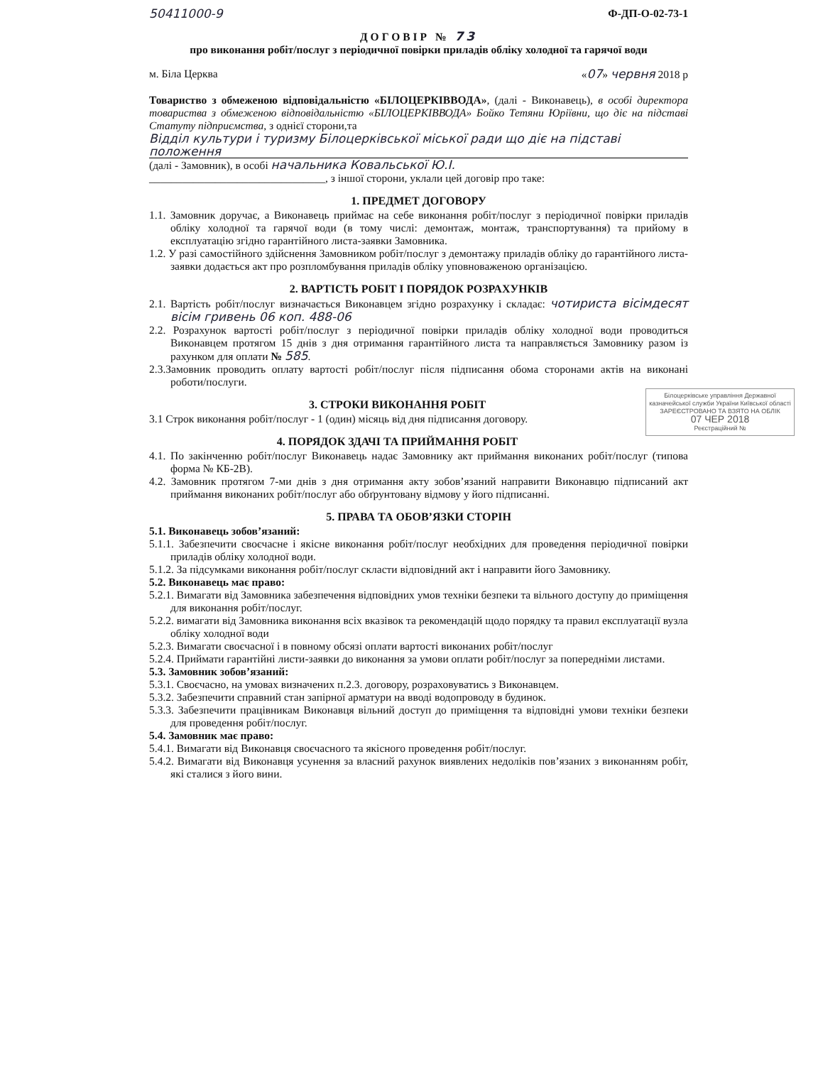50411000-9 Ф-ДП-О-02-73-1
ДОГОВІР № 73
про виконання робіт/послуг з періодичної повірки приладів обліку холодної та гарячої води
м. Біла Церква «07» червня 2018 р
Товариство з обмеженою відповідальністю «БІЛОЦЕРКІВВОДА», (далі - Виконавець), в особі директора товариства з обмеженою відповідальністю «БІЛОЦЕРКІВВОДА» Бойко Тетяни Юріївни, що діє на підставі Статуту підприємства, з однієї сторони,та
Відділ культури і туризму Білоцерківської міської ради що діє на підставі положення
(далі - Замовник), в особі начальника Ковальської Ю.І.
________________________________, з іншої сторони, уклали цей договір про таке:
1. ПРЕДМЕТ ДОГОВОРУ
1.1. Замовник доручає, а Виконавець приймає на себе виконання робіт/послуг з періодичної повірки приладів обліку холодної та гарячої води (в тому числі: демонтаж, монтаж, транспортування) та прийому в експлуатацію згідно гарантійного листа-заявки Замовника.
1.2. У разі самостійного здійснення Замовником робіт/послуг з демонтажу приладів обліку до гарантійного листа-заявки додається акт про розпломбування приладів обліку уповноваженою організацією.
2. ВАРТІСТЬ РОБІТ І ПОРЯДОК РОЗРАХУНКІВ
2.1. Вартість робіт/послуг визначається Виконавцем згідно розрахунку і складає: чотириста вісімдесят вісім гривень 06 коп. 488-06
2.2. Розрахунок вартості робіт/послуг з періодичної повірки приладів обліку холодної води проводиться Виконавцем протягом 15 днів з дня отримання гарантійного листа та направляється Замовнику разом із рахунком для оплати № 585.
2.3.Замовник проводить оплату вартості робіт/послуг після підписання обома сторонами актів на виконані роботи/послуги.
Білоцерківське управління Державної казначейської служби України Київської області
ЗАРЕЄСТРОВАНО ТА ВЗЯТО НА ОБЛІК
07 ЧЕР 2018
Реєстраційний №
3. СТРОКИ ВИКОНАННЯ РОБІТ
3.1 Строк виконання робіт/послуг - 1 (один) місяць від дня підписання договору.
4. ПОРЯДОК ЗДАЧІ ТА ПРИЙМАННЯ РОБІТ
4.1. По закінченню робіт/послуг Виконавець надає Замовнику акт приймання виконаних робіт/послуг (типова форма № КБ-2В).
4.2. Замовник протягом 7-ми днів з дня отримання акту зобов’язаний направити Виконавцю підписаний акт приймання виконаних робіт/послуг або обґрунтовану відмову у його підписанні.
5. ПРАВА ТА ОБОВ’ЯЗКИ СТОРІН
5.1. Виконавець зобов’язаний:
5.1.1. Забезпечити своєчасне і якісне виконання робіт/послуг необхідних для проведення періодичної повірки приладів обліку холодної води.
5.1.2. За підсумками виконання робіт/послуг скласти відповідний акт і направити його Замовнику.
5.2. Виконавець має право:
5.2.1. Вимагати від Замовника забезпечення відповідних умов техніки безпеки та вільного доступу до приміщення для виконання робіт/послуг.
5.2.2. вимагати від Замовника виконання всіх вказівок та рекомендацій щодо порядку та правил експлуатації вузла обліку холодної води
5.2.3. Вимагати своєчасної і в повному обсязі оплати вартості виконаних робіт/послуг
5.2.4. Приймати гарантійні листи-заявки до виконання за умови оплати робіт/послуг за попередніми листами.
5.3. Замовник зобов’язаний:
5.3.1. Своєчасно, на умовах визначених п.2.3. договору, розраховуватись з Виконавцем.
5.3.2. Забезпечити справний стан запірної арматури на вводі водопроводу в будинок.
5.3.3. Забезпечити працівникам Виконавця вільний доступ до приміщення та відповідні умови техніки безпеки для проведення робіт/послуг.
5.4. Замовник має право:
5.4.1. Вимагати від Виконавця своєчасного та якісного проведення робіт/послуг.
5.4.2. Вимагати від Виконавця усунення за власний рахунок виявлених недоліків пов’язаних з виконанням робіт, які сталися з його вини.